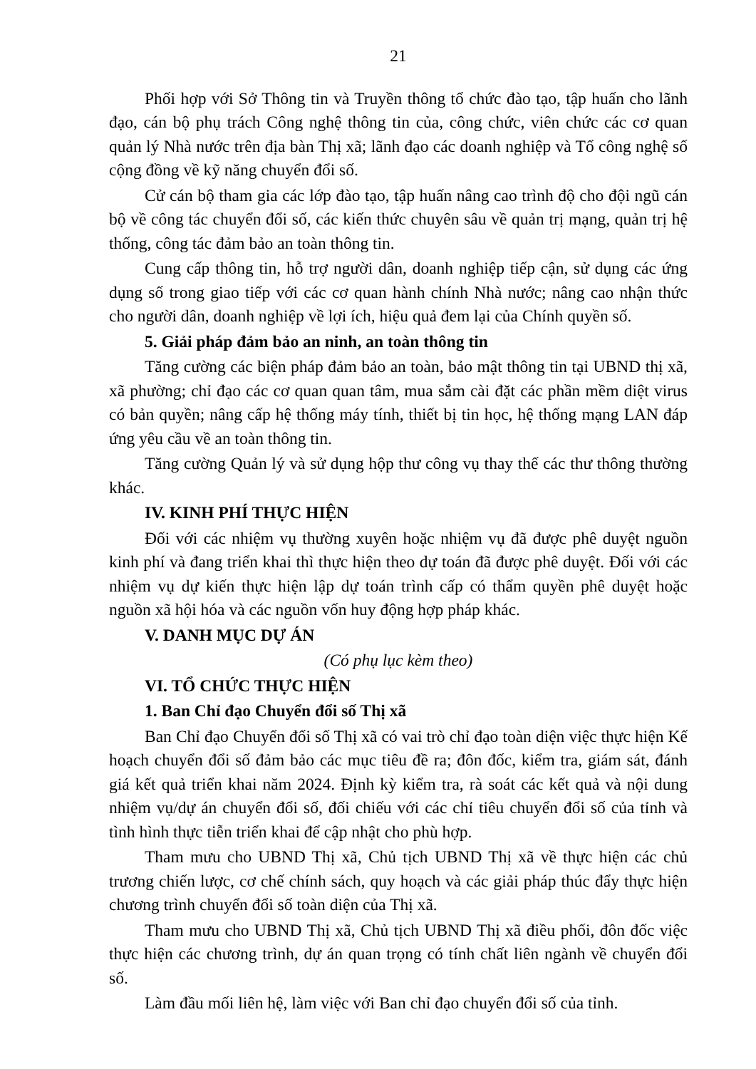21
Phối hợp với Sở Thông tin và Truyền thông tổ chức đào tạo, tập huấn cho lãnh đạo, cán bộ phụ trách Công nghệ thông tin của, công chức, viên chức các cơ quan quản lý Nhà nước trên địa bàn Thị xã; lãnh đạo các doanh nghiệp và Tổ công nghệ số cộng đồng về kỹ năng chuyển đổi số.
Cử cán bộ tham gia các lớp đào tạo, tập huấn nâng cao trình độ cho đội ngũ cán bộ về công tác chuyển đổi số, các kiến thức chuyên sâu về quản trị mạng, quản trị hệ thống, công tác đảm bảo an toàn thông tin.
Cung cấp thông tin, hỗ trợ người dân, doanh nghiệp tiếp cận, sử dụng các ứng dụng số trong giao tiếp với các cơ quan hành chính Nhà nước; nâng cao nhận thức cho người dân, doanh nghiệp về lợi ích, hiệu quả đem lại của Chính quyền số.
5. Giải pháp đảm bảo an ninh, an toàn thông tin
Tăng cường các biện pháp đảm bảo an toàn, bảo mật thông tin tại UBND thị xã, xã phường; chỉ đạo các cơ quan quan tâm, mua sắm cài đặt các phần mềm diệt virus có bản quyền; nâng cấp hệ thống máy tính, thiết bị tin học, hệ thống mạng LAN đáp ứng yêu cầu về an toàn thông tin.
Tăng cường Quản lý và sử dụng hộp thư công vụ thay thế các thư thông thường khác.
IV. KINH PHÍ THỰC HIỆN
Đối với các nhiệm vụ thường xuyên hoặc nhiệm vụ đã được phê duyệt nguồn kinh phí và đang triển khai thì thực hiện theo dự toán đã được phê duyệt. Đối với các nhiệm vụ dự kiến thực hiện lập dự toán trình cấp có thẩm quyền phê duyệt hoặc nguồn xã hội hóa và các nguồn vốn huy động hợp pháp khác.
V. DANH MỤC DỰ ÁN
(Có phụ lục kèm theo)
VI. TỔ CHỨC THỰC HIỆN
1. Ban Chỉ đạo Chuyển đổi số Thị xã
Ban Chỉ đạo Chuyển đổi số Thị xã có vai trò chỉ đạo toàn diện việc thực hiện Kế hoạch chuyển đổi số đảm bảo các mục tiêu đề ra; đôn đốc, kiểm tra, giám sát, đánh giá kết quả triển khai năm 2024. Định kỳ kiểm tra, rà soát các kết quả và nội dung nhiệm vụ/dự án chuyển đổi số, đối chiếu với các chỉ tiêu chuyển đổi số của tỉnh và tình hình thực tiễn triển khai để cập nhật cho phù hợp.
Tham mưu cho UBND Thị xã, Chủ tịch UBND Thị xã về thực hiện các chủ trương chiến lược, cơ chế chính sách, quy hoạch và các giải pháp thúc đẩy thực hiện chương trình chuyển đổi số toàn diện của Thị xã.
Tham mưu cho UBND Thị xã, Chủ tịch UBND Thị xã điều phối, đôn đốc việc thực hiện các chương trình, dự án quan trọng có tính chất liên ngành về chuyển đổi số.
Làm đầu mối liên hệ, làm việc với Ban chỉ đạo chuyển đổi số của tỉnh.